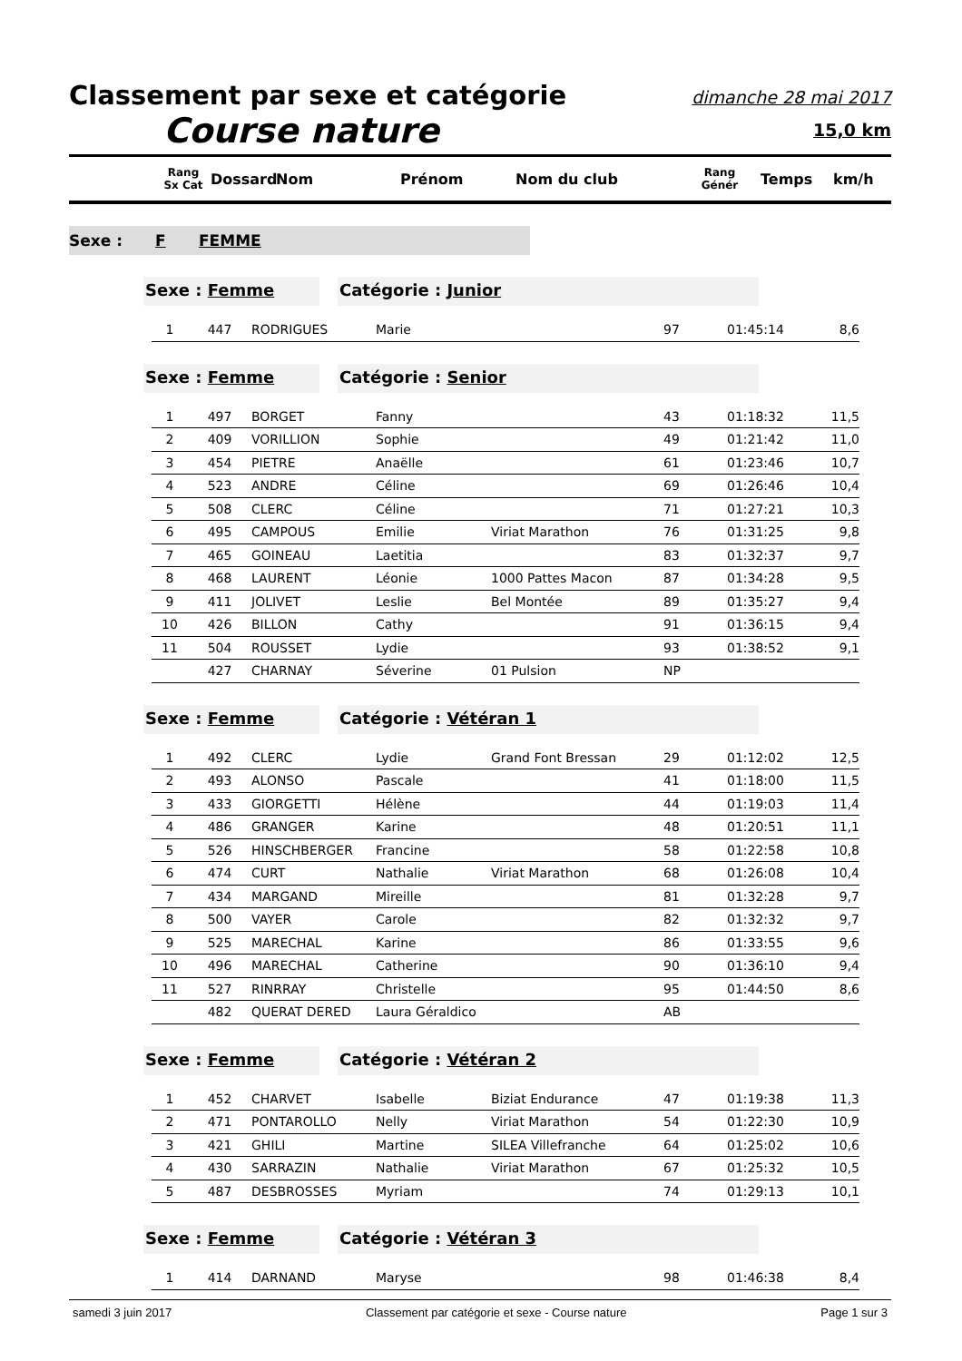Classement par sexe et catégorie dimanche 28 mai 2017
Course nature 15,0 km
Rang
Sx Cat Dossard Nom Prénom Nom du club Rang
Génér Temps km/h
Sexe : F FEMME
Sexe : Femme Catégorie : Junior
| 1 | 447 | RODRIGUES | Marie | | 97 | 01:45:14 | 8,6 |
Sexe : Femme Catégorie : Senior
| 1 | 497 | BORGET | Fanny | | 43 | 01:18:32 | 11,5 |
| 2 | 409 | VORILLION | Sophie | | 49 | 01:21:42 | 11,0 |
| 3 | 454 | PIETRE | Anaëlle | | 61 | 01:23:46 | 10,7 |
| 4 | 523 | ANDRE | Céline | | 69 | 01:26:46 | 10,4 |
| 5 | 508 | CLERC | Céline | | 71 | 01:27:21 | 10,3 |
| 6 | 495 | CAMPOUS | Emilie | Viriat Marathon | 76 | 01:31:25 | 9,8 |
| 7 | 465 | GOINEAU | Laetitia | | 83 | 01:32:37 | 9,7 |
| 8 | 468 | LAURENT | Léonie | 1000 Pattes Macon | 87 | 01:34:28 | 9,5 |
| 9 | 411 | JOLIVET | Leslie | Bel Montée | 89 | 01:35:27 | 9,4 |
| 10 | 426 | BILLON | Cathy | | 91 | 01:36:15 | 9,4 |
| 11 | 504 | ROUSSET | Lydie | | 93 | 01:38:52 | 9,1 |
| | 427 | CHARNAY | Séverine | 01 Pulsion | NP | | |
Sexe : Femme Catégorie : Vétéran 1
| 1 | 492 | CLERC | Lydie | Grand Font Bressan | 29 | 01:12:02 | 12,5 |
| 2 | 493 | ALONSO | Pascale | | 41 | 01:18:00 | 11,5 |
| 3 | 433 | GIORGETTI | Hélène | | 44 | 01:19:03 | 11,4 |
| 4 | 486 | GRANGER | Karine | | 48 | 01:20:51 | 11,1 |
| 5 | 526 | HINSCHBERGER | Francine | | 58 | 01:22:58 | 10,8 |
| 6 | 474 | CURT | Nathalie | Viriat Marathon | 68 | 01:26:08 | 10,4 |
| 7 | 434 | MARGAND | Mireille | | 81 | 01:32:28 | 9,7 |
| 8 | 500 | VAYER | Carole | | 82 | 01:32:32 | 9,7 |
| 9 | 525 | MARECHAL | Karine | | 86 | 01:33:55 | 9,6 |
| 10 | 496 | MARECHAL | Catherine | | 90 | 01:36:10 | 9,4 |
| 11 | 527 | RINRRAY | Christelle | | 95 | 01:44:50 | 8,6 |
| | 482 | QUERAT DERED | Laura Géraldico | | AB | | |
Sexe : Femme Catégorie : Vétéran 2
| 1 | 452 | CHARVET | Isabelle | Biziat Endurance | 47 | 01:19:38 | 11,3 |
| 2 | 471 | PONTAROLLO | Nelly | Viriat Marathon | 54 | 01:22:30 | 10,9 |
| 3 | 421 | GHILI | Martine | SILEA Villefranche | 64 | 01:25:02 | 10,6 |
| 4 | 430 | SARRAZIN | Nathalie | Viriat Marathon | 67 | 01:25:32 | 10,5 |
| 5 | 487 | DESBROSSES | Myriam | | 74 | 01:29:13 | 10,1 |
Sexe : Femme Catégorie : Vétéran 3
| 1 | 414 | DARNAND | Maryse | | 98 | 01:46:38 | 8,4 |
samedi 3 juin 2017 Classement par catégorie et sexe - Course nature Page 1 sur 3